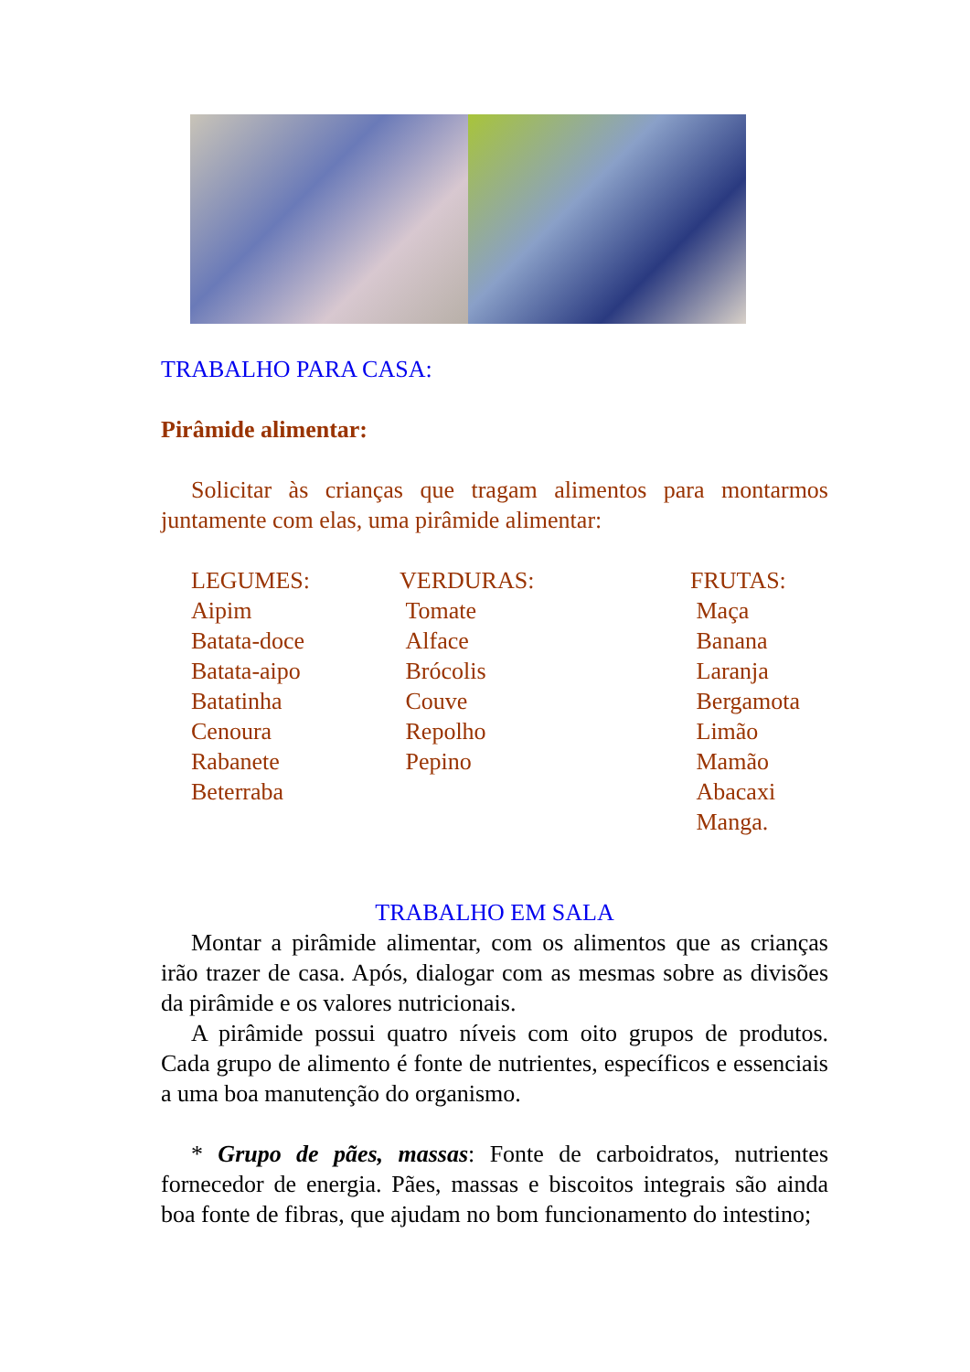TRABALHO PARA CASA:
Pirâmide alimentar:
Solicitar às crianças que tragam alimentos para montarmos juntamente com elas, uma pirâmide alimentar:
LEGUMES:
Aipim
Batata-doce
Batata-aipo
Batatinha
Cenoura
Rabanete
Beterraba
VERDURAS:
Tomate
Alface
Brócolis
Couve
Repolho
Pepino
FRUTAS:
Maça
Banana
Laranja
Bergamota
Limão
Mamão
Abacaxi
Manga.
TRABALHO EM SALA
Montar a pirâmide alimentar, com os alimentos que as crianças irão trazer de casa. Após, dialogar com as mesmas sobre as divisões da pirâmide e os valores nutricionais.
A pirâmide possui quatro níveis com oito grupos de produtos. Cada grupo de alimento é fonte de nutrientes, específicos e essenciais a uma boa manutenção do organismo.
* Grupo de pães, massas: Fonte de carboidratos, nutrientes fornecedor de energia. Pães, massas e biscoitos integrais são ainda boa fonte de fibras, que ajudam no bom funcionamento do intestino;